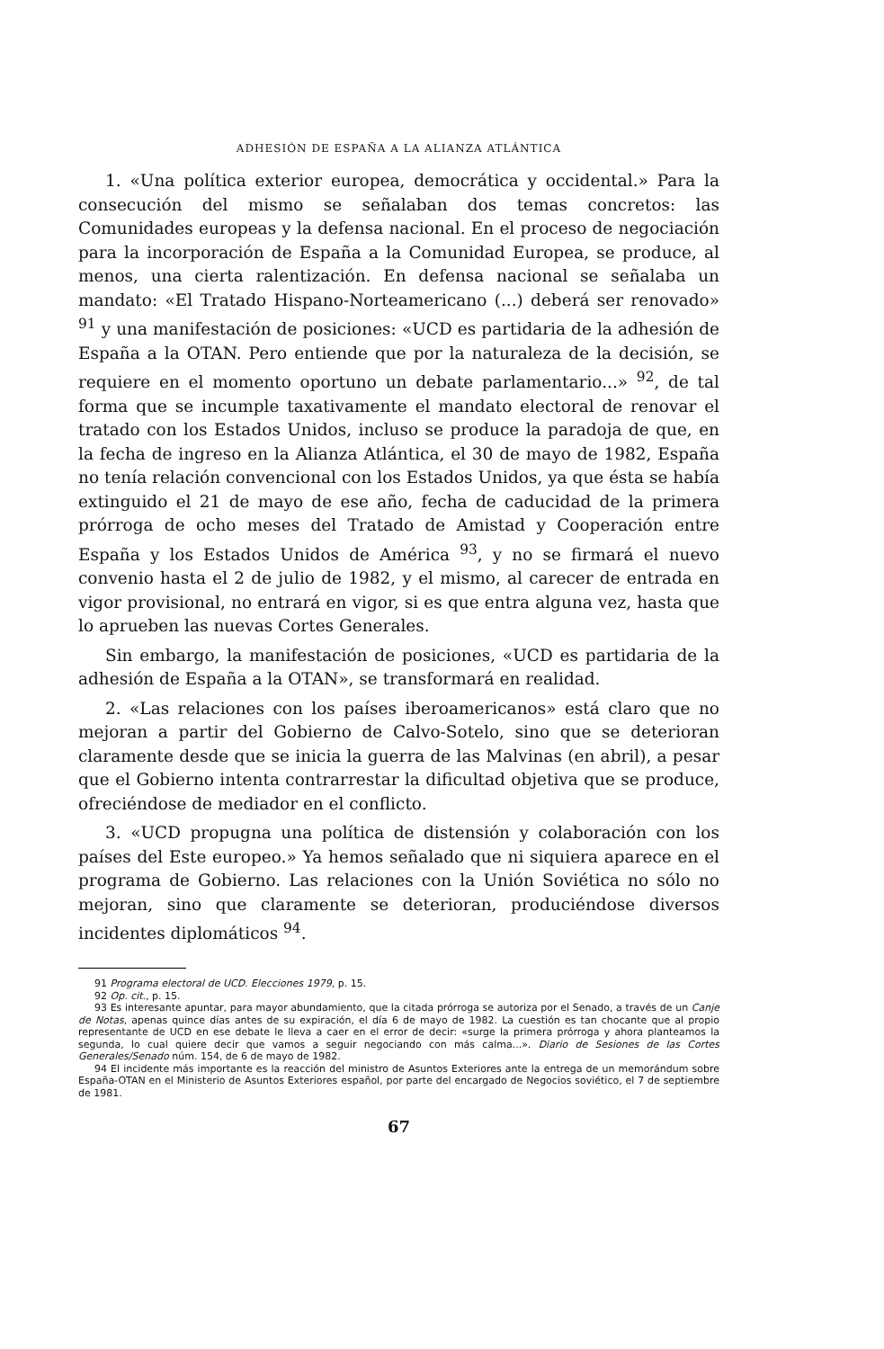ADHESIÓN DE ESPAÑA A LA ALIANZA ATLÁNTICA
1. «Una política exterior europea, democrática y occidental.» Para la consecución del mismo se señalaban dos temas concretos: las Comunidades europeas y la defensa nacional. En el proceso de negociación para la incorporación de España a la Comunidad Europea, se produce, al menos, una cierta ralentización. En defensa nacional se señalaba un mandato: «El Tratado Hispano-Norteamericano (...) deberá ser renovado» <sup>91</sup> y una manifestación de posiciones: «UCD es partidaria de la adhesión de España a la OTAN. Pero entiende que por la naturaleza de la decisión, se requiere en el momento oportuno un debate parlamentario...» <sup>92</sup>, de tal forma que se incumple taxativamente el mandato electoral de renovar el tratado con los Estados Unidos, incluso se produce la paradoja de que, en la fecha de ingreso en la Alianza Atlántica, el 30 de mayo de 1982, España no tenía relación convencional con los Estados Unidos, ya que ésta se había extinguido el 21 de mayo de ese año, fecha de caducidad de la primera prórroga de ocho meses del Tratado de Amistad y Cooperación entre España y los Estados Unidos de América <sup>93</sup>, y no se firmará el nuevo convenio hasta el 2 de julio de 1982, y el mismo, al carecer de entrada en vigor provisional, no entrará en vigor, si es que entra alguna vez, hasta que lo aprueben las nuevas Cortes Generales.
Sin embargo, la manifestación de posiciones, «UCD es partidaria de la adhesión de España a la OTAN», se transformará en realidad.
2. «Las relaciones con los países iberoamericanos» está claro que no mejoran a partir del Gobierno de Calvo-Sotelo, sino que se deterioran claramente desde que se inicia la guerra de las Malvinas (en abril), a pesar que el Gobierno intenta contrarrestar la dificultad objetiva que se produce, ofreciéndose de mediador en el conflicto.
3. «UCD propugna una política de distensión y colaboración con los países del Este europeo.» Ya hemos señalado que ni siquiera aparece en el programa de Gobierno. Las relaciones con la Unión Soviética no sólo no mejoran, sino que claramente se deterioran, produciéndose diversos incidentes diplomáticos <sup>94</sup>.
91 Programa electoral de UCD. Elecciones 1979, p. 15.
92 Op. cit., p. 15.
93 Es interesante apuntar, para mayor abundamiento, que la citada prórroga se autoriza por el Senado, a través de un Canje de Notas, apenas quince días antes de su expiración, el día 6 de mayo de 1982. La cuestión es tan chocante que al propio representante de UCD en ese debate le lleva a caer en el error de decir: «surge la primera prórroga y ahora planteamos la segunda, lo cual quiere decir que vamos a seguir negociando con más calma...». Diario de Sesiones de las Cortes Generales/Senado núm. 154, de 6 de mayo de 1982.
94 El incidente más importante es la reacción del ministro de Asuntos Exteriores ante la entrega de un memorándum sobre España-OTAN en el Ministerio de Asuntos Exteriores español, por parte del encargado de Negocios soviético, el 7 de septiembre de 1981.
67